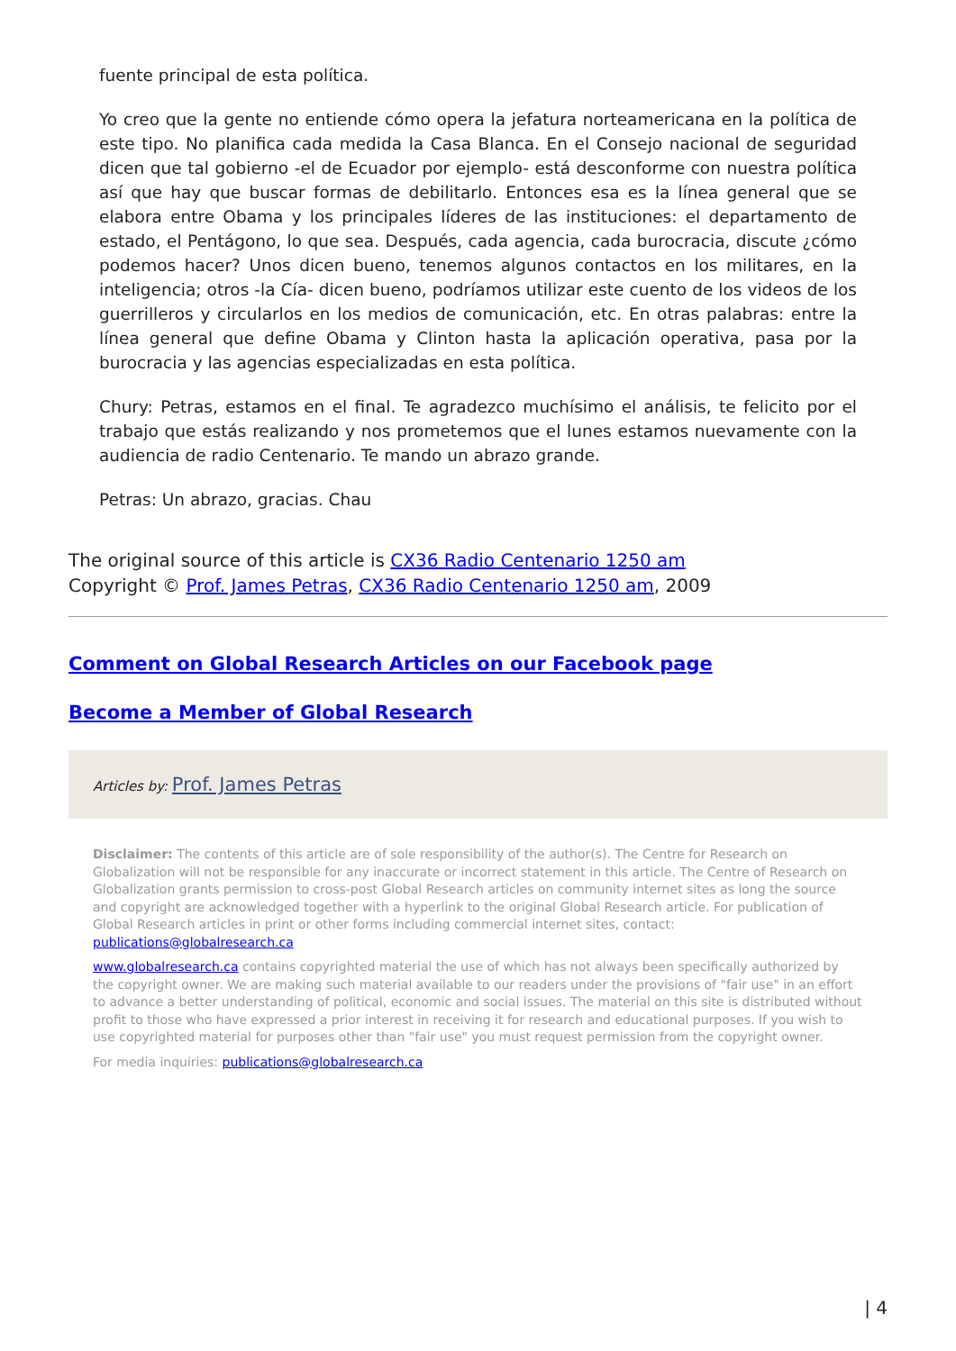fuente principal de esta política.
Yo creo que la gente no entiende cómo opera la jefatura norteamericana en la política de este tipo. No planifica cada medida la Casa Blanca. En el Consejo nacional de seguridad dicen que tal gobierno -el de Ecuador por ejemplo- está desconforme con nuestra política así que hay que buscar formas de debilitarlo. Entonces esa es la línea general que se elabora entre Obama y los principales líderes de las instituciones: el departamento de estado, el Pentágono, lo que sea. Después, cada agencia, cada burocracia, discute ¿cómo podemos hacer? Unos dicen bueno, tenemos algunos contactos en los militares, en la inteligencia; otros -la Cía- dicen bueno, podríamos utilizar este cuento de los videos de los guerrilleros y circularlos en los medios de comunicación, etc. En otras palabras: entre la línea general que define Obama y Clinton hasta la aplicación operativa, pasa por la burocracia y las agencias especializadas en esta política.
Chury: Petras, estamos en el final. Te agradezco muchísimo el análisis, te felicito por el trabajo que estás realizando y nos prometemos que el lunes estamos nuevamente con la audiencia de radio Centenario. Te mando un abrazo grande.
Petras: Un abrazo, gracias. Chau
The original source of this article is CX36 Radio Centenario 1250 am
Copyright © Prof. James Petras, CX36 Radio Centenario 1250 am, 2009
Comment on Global Research Articles on our Facebook page
Become a Member of Global Research
Articles by: Prof. James Petras
Disclaimer: The contents of this article are of sole responsibility of the author(s). The Centre for Research on Globalization will not be responsible for any inaccurate or incorrect statement in this article. The Centre of Research on Globalization grants permission to cross-post Global Research articles on community internet sites as long the source and copyright are acknowledged together with a hyperlink to the original Global Research article. For publication of Global Research articles in print or other forms including commercial internet sites, contact: publications@globalresearch.ca
www.globalresearch.ca contains copyrighted material the use of which has not always been specifically authorized by the copyright owner. We are making such material available to our readers under the provisions of "fair use" in an effort to advance a better understanding of political, economic and social issues. The material on this site is distributed without profit to those who have expressed a prior interest in receiving it for research and educational purposes. If you wish to use copyrighted material for purposes other than "fair use" you must request permission from the copyright owner.
For media inquiries: publications@globalresearch.ca
| 4